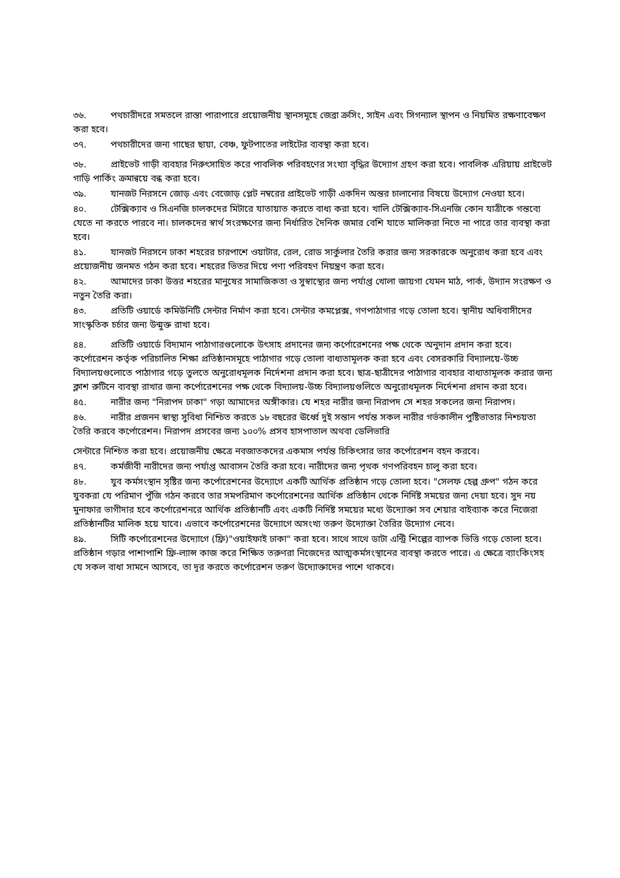৩৬. পথচারীদরে সমতলে রাস্তা পারাপারে প্রয়োজনীয় স্থানসমূহে জেব্রা ক্রসিং, সাইন এবং সিগন্যাল স্থাপন ও নিয়মিত রক্ষণাবেক্ষণ করা হবে।
৩৭. পথচারীদের জন্য গাছের ছায়া, বেঞ্চ, ফুটপাতের লাইটের ব্যবস্থা করা হবে।
৩৮. প্রাইভেট গাড়ী ব্যবহার নিরুৎসাহিত করে পাবলিক পরিবহণের সংখ্যা বৃদ্ধির উদ্যোগ গ্রহণ করা হবে। পাবলিক এরিয়ায় প্রাইভেট গাড়ি পার্কিং ক্রমান্বয়ে বন্ধ করা হবে।
৩৯. যানজট নিরসনে জোড় এবং বেজোড় প্লেট নম্বরের প্রাইভেট গাড়ী একদিন অন্তর চালানোর বিষয়ে উদ্যোগ নেওয়া হবে।
৪০. টেক্সিক্যাব ও সিএনজি চালকদের মিটারে যাতায়াত করতে বাধ্য করা হবে। খালি টেক্সিক্যাব-সিএনজি কোন যাত্রীকে গন্তব্যে যেতে না করতে পারবে না। চালকদের স্বার্থ সংরক্ষণের জন্য নির্ধারিত দৈনিক জমার বেশি যাতে মালিকরা নিতে না পারে তার ব্যবস্থা করা হবে।
৪১. যানজট নিরসনে ঢাকা শহরের চারপাশে ওয়াটার, রেল, রোড সার্কুলার তৈরি করার জন্য সরকারকে অনুরোধ করা হবে এবং প্রয়োজনীয় জনমত গঠন করা হবে। শহরের ভিতর দিয়ে পণ্য পরিবহণ নিয়ন্ত্রণ করা হবে।
৪২. আমাদের ঢাকা উত্তর শহরের মানুষের সামাজিকতা ও সুস্বাস্থ্যের জন্য পর্যাপ্ত খোলা জায়গা যেমন মাঠ, পার্ক, উদ্যান সংরক্ষণ ও নতুন তৈরি করা।
৪৩. প্রতিটি ওয়ার্ডে কমিউনিটি সেন্টার নির্মাণ করা হবে। সেন্টার কমপ্লেক্স, গণপাঠাগার গড়ে তোলা হবে। স্থানীয় অধিবাসীদের সাংস্কৃতিক চর্চার জন্য উন্মুক্ত রাখা হবে।
৪৪. প্রতিটি ওয়ার্ডে বিদ্যমান পাঠাগারগুলোকে উৎসাহ প্রদানের জন্য কর্পোরেশনের পক্ষ থেকে অনুদান প্রদান করা হবে। কর্পোরেশন কর্তৃক পরিচালিত শিক্ষা প্রতিষ্ঠানসমূহে পাঠাগার গড়ে তোলা বাধ্যতামূলক করা হবে এবং বেসরকারি বিদ্যালয়ে-উচ্চ বিদ্যালয়গুলোতে পাঠাগার গড়ে তুলতে অনুরোধমূলক নির্দেশনা প্রদান করা হবে। ছাত্র-ছাত্রীদের পাঠাগার ব্যবহার বাধ্যতামূলক করার জন্য ক্লাশ রুটিনে ব্যবস্থা রাখার জন্য কর্পোরেশনের পক্ষ থেকে বিদ্যালয়-উচ্চ বিদ্যালয়গুলিতে অনুরোধমূলক নির্দেশনা প্রদান করা হবে।
৪৫. নারীর জন্য "নিরাপদ ঢাকা" গড়া আমাদের অঙ্গীকার। যে শহর নারীর জন্য নিরাপদ সে শহর সকলের জন্য নিরাপদ।
৪৬. নারীর প্রজনন স্বাস্থ্য সুবিধা নিশ্চিত করতে ১৮ বছরের ঊর্ধ্বে দুই সন্তান পর্যন্ত সকল নারীর গর্ভকালীন পুষ্টিভাতার নিশ্চয়তা তৈরি করবে কর্পোরেশন। নিরাপদ প্রসবের জন্য ১০০% প্রসব হাসপাতাল অথবা ডেলিভারি
সেন্টারে নিশ্চিত করা হবে। প্রয়োজনীয় ক্ষেত্রে নবজাতকদের একমাস পর্যন্ত চিকিৎসার ভার কর্পোরেশন বহন করবে।
৪৭. কর্মজীবী নারীদের জন্য পর্যাপ্ত আবাসন তৈরি করা হবে। নারীদের জন্য পৃথক গণপরিবহন চালু করা হবে।
৪৮. যুব কর্মসংস্থান সৃষ্টির জন্য কর্পোরেশনের উদ্যোগে একটি আর্থিক প্রতিষ্ঠান গড়ে তোলা হবে। "সেলফ হেল্প গ্রুপ" গঠন করে যুবকরা যে পরিমাণ পুঁজি গঠন করবে তার সমপরিমাণ কর্পোরেশনের আর্থিক প্রতিষ্ঠান থেকে নির্দিষ্ট সময়ের জন্য দেয়া হবে। সুদ নয় মুনাফার ভাগীদার হবে কর্পোরেশনরে আর্থিক প্রতিষ্ঠানটি এবং একটি নির্দিষ্ট সময়ের মধ্যে উদ্যোক্তা সব শেয়ার বাইব্যাক করে নিজেরা প্রতিষ্ঠানটির মালিক হয়ে যাবে। এভাবে কর্পোরেশনের উদ্যোগে অসংখ্য তরুণ উদ্যোক্তা তৈরির উদ্যোগ নেবে।
৪৯. সিটি কর্পোরেশনের উদ্যোগে (ফ্রি)"ওয়াইফাই ঢাকা" করা হবে। সাথে সাথে ডাটা এন্ট্রি শিল্পের ব্যাপক ভিত্তি গড়ে তোলা হবে। প্রতিষ্ঠান গড়ার পাশাপাশি ফ্রি-ল্যান্স কাজ করে শিক্ষিত তরুণরা নিজেদের আত্মকর্মসংস্থানের ব্যবস্থা করতে পারে। এ ক্ষেত্রে ব্যাংকিংসহ যে সকল বাধা সামনে আসবে, তা দূর করতে কর্পোরেশন তরুণ উদ্যোক্তাদের পাশে থাকবে।